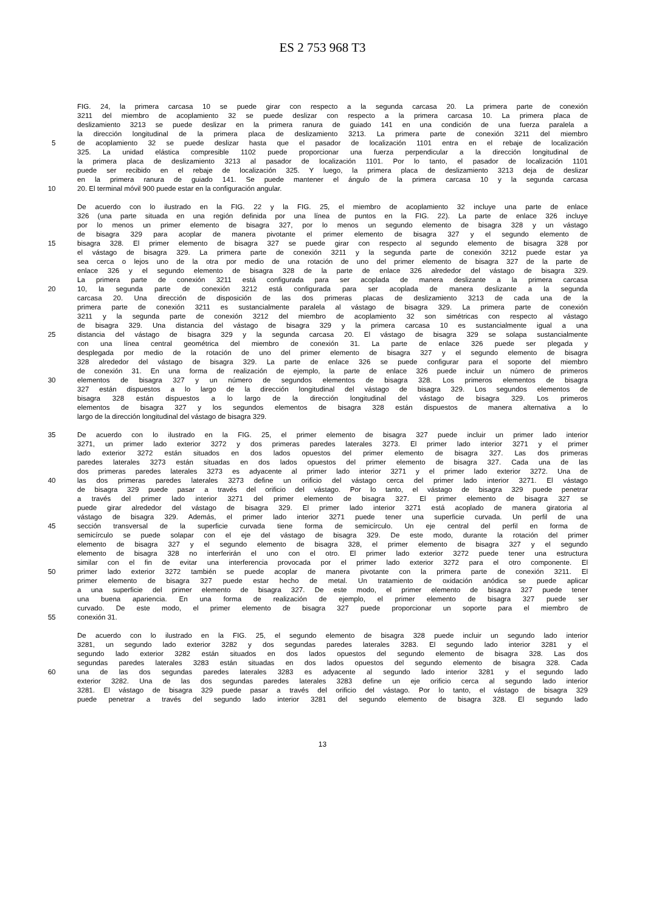ES 2 753 968 T3
FIG. 24, la primera carcasa 10 se puede girar con respecto a la segunda carcasa 20. La primera parte de conexión
3211 del miembro de acoplamiento 32 se puede deslizar con respecto a la primera carcasa 10. La primera placa de
deslizamiento 3213 se puede deslizar en la primera ranura de guiado 141 en una condición de una fuerza paralela a
la dirección longitudinal de la primera placa de deslizamiento 3213. La primera parte de conexión 3211 del miembro
5 de acoplamiento 32 se puede deslizar hasta que el pasador de localización 1101 entra en el rebaje de localización
325. La unidad elástica compresible 1102 puede proporcionar una fuerza perpendicular a la dirección longitudinal de
la primera placa de deslizamiento 3213 al pasador de localización 1101. Por lo tanto, el pasador de localización 1101
puede ser recibido en el rebaje de localización 325. Y luego, la primera placa de deslizamiento 3213 deja de deslizar
en la primera ranura de guiado 141. Se puede mantener el ángulo de la primera carcasa 10 y la segunda carcasa
10 20. El terminal móvil 900 puede estar en la configuración angular.
De acuerdo con lo ilustrado en la FIG. 22 y la FIG. 25, el miembro de acoplamiento 32 incluye una parte de enlace
326 (una parte situada en una región definida por una línea de puntos en la FIG. 22). La parte de enlace 326 incluye
por lo menos un primer elemento de bisagra 327, por lo menos un segundo elemento de bisagra 328 y un vástago
de bisagra 329 para acoplar de manera pivotante el primer elemento de bisagra 327 y el segundo elemento de
15 bisagra 328. El primer elemento de bisagra 327 se puede girar con respecto al segundo elemento de bisagra 328 por
el vástago de bisagra 329. La primera parte de conexión 3211 y la segunda parte de conexión 3212 puede estar ya
sea cerca o lejos uno de la otra por medio de una rotación de uno del primer elemento de bisagra 327 de la parte de
enlace 326 y el segundo elemento de bisagra 328 de la parte de enlace 326 alrededor del vástago de bisagra 329.
La primera parte de conexión 3211 está configurada para ser acoplada de manera deslizante a la primera carcasa
20 10, la segunda parte de conexión 3212 está configurada para ser acoplada de manera deslizante a la segunda
carcasa 20. Una dirección de disposición de las dos primeras placas de deslizamiento 3213 de cada una de la
primera parte de conexión 3211 es sustancialmente paralela al vástago de bisagra 329. La primera parte de conexión
3211 y la segunda parte de conexión 3212 del miembro de acoplamiento 32 son simétricas con respecto al vástago
de bisagra 329. Una distancia del vástago de bisagra 329 y la primera carcasa 10 es sustancialmente igual a una
25 distancia del vástago de bisagra 329 y la segunda carcasa 20. El vástago de bisagra 329 se solapa sustancialmente
con una línea central geométrica del miembro de conexión 31. La parte de enlace 326 puede ser plegada y
desplegada por medio de la rotación de uno del primer elemento de bisagra 327 y el segundo elemento de bisagra
328 alrededor del vástago de bisagra 329. La parte de enlace 326 se puede configurar para el soporte del miembro
de conexión 31. En una forma de realización de ejemplo, la parte de enlace 326 puede incluir un número de primeros
30 elementos de bisagra 327 y un número de segundos elementos de bisagra 328. Los primeros elementos de bisagra
327 están dispuestos a lo largo de la dirección longitudinal del vástago de bisagra 329. Los segundos elementos de
bisagra 328 están dispuestos a lo largo de la dirección longitudinal del vástago de bisagra 329. Los primeros
elementos de bisagra 327 y los segundos elementos de bisagra 328 están dispuestos de manera alternativa a lo
largo de la dirección longitudinal del vástago de bisagra 329.
35 De acuerdo con lo ilustrado en la FIG. 25, el primer elemento de bisagra 327 puede incluir un primer lado interior
3271, un primer lado exterior 3272 y dos primeras paredes laterales 3273. El primer lado interior 3271 y el primer
lado exterior 3272 están situados en dos lados opuestos del primer elemento de bisagra 327. Las dos primeras
paredes laterales 3273 están situadas en dos lados opuestos del primer elemento de bisagra 327. Cada una de las
dos primeras paredes laterales 3273 es adyacente al primer lado interior 3271 y el primer lado exterior 3272. Una de
40 las dos primeras paredes laterales 3273 define un orificio del vástago cerca del primer lado interior 3271. El vástago
de bisagra 329 puede pasar a través del orificio del vástago. Por lo tanto, el vástago de bisagra 329 puede penetrar
a través del primer lado interior 3271 del primer elemento de bisagra 327. El primer elemento de bisagra 327 se
puede girar alrededor del vástago de bisagra 329. El primer lado interior 3271 está acoplado de manera giratoria al
vástago de bisagra 329. Además, el primer lado interior 3271 puede tener una superficie curvada. Un perfil de una
45 sección transversal de la superficie curvada tiene forma de semicírculo. Un eje central del perfil en forma de
semicírculo se puede solapar con el eje del vástago de bisagra 329. De este modo, durante la rotación del primer
elemento de bisagra 327 y el segundo elemento de bisagra 328, el primer elemento de bisagra 327 y el segundo
elemento de bisagra 328 no interferirán el uno con el otro. El primer lado exterior 3272 puede tener una estructura
similar con el fin de evitar una interferencia provocada por el primer lado exterior 3272 para el otro componente. El
50 primer lado exterior 3272 también se puede acoplar de manera pivotante con la primera parte de conexión 3211. El
primer elemento de bisagra 327 puede estar hecho de metal. Un tratamiento de oxidación anódica se puede aplicar
a una superficie del primer elemento de bisagra 327. De este modo, el primer elemento de bisagra 327 puede tener
una buena apariencia. En una forma de realización de ejemplo, el primer elemento de bisagra 327 puede ser
curvado. De este modo, el primer elemento de bisagra 327 puede proporcionar un soporte para el miembro de
55 conexión 31.
De acuerdo con lo ilustrado en la FIG. 25, el segundo elemento de bisagra 328 puede incluir un segundo lado interior
3281, un segundo lado exterior 3282 y dos segundas paredes laterales 3283. El segundo lado interior 3281 y el
segundo lado exterior 3282 están situados en dos lados opuestos del segundo elemento de bisagra 328. Las dos
segundas paredes laterales 3283 están situadas en dos lados opuestos del segundo elemento de bisagra 328. Cada
60 una de las dos segundas paredes laterales 3283 es adyacente al segundo lado interior 3281 y el segundo lado
exterior 3282. Una de las dos segundas paredes laterales 3283 define un eje orificio cerca al segundo lado interior
3281. El vástago de bisagra 329 puede pasar a través del orificio del vástago. Por lo tanto, el vástago de bisagra 329
puede penetrar a través del segundo lado interior 3281 del segundo elemento de bisagra 328. El segundo lado
13